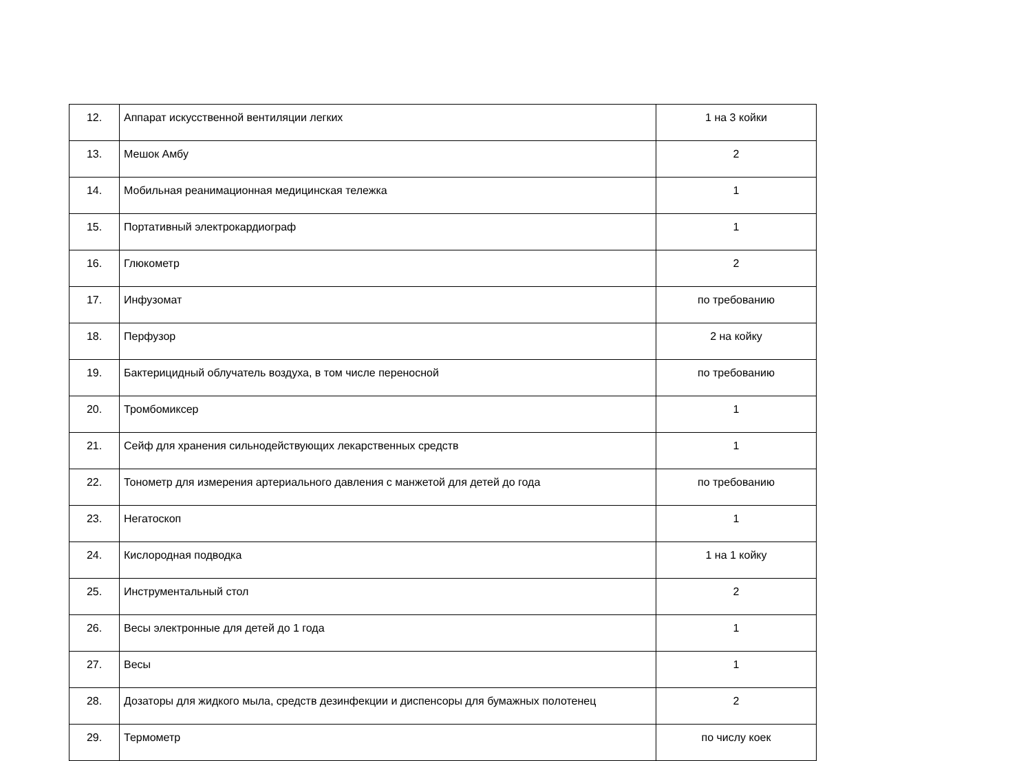| 12. | Аппарат искусственной вентиляции легких | 1 на 3 койки |
| 13. | Мешок Амбу | 2 |
| 14. | Мобильная реанимационная медицинская тележка | 1 |
| 15. | Портативный электрокардиограф | 1 |
| 16. | Глюкометр | 2 |
| 17. | Инфузомат | по требованию |
| 18. | Перфузор | 2 на койку |
| 19. | Бактерицидный облучатель воздуха, в том числе переносной | по требованию |
| 20. | Тромбомиксер | 1 |
| 21. | Сейф для хранения сильнодействующих лекарственных средств | 1 |
| 22. | Тонометр для измерения артериального давления с манжетой для детей до года | по требованию |
| 23. | Негатоскоп | 1 |
| 24. | Кислородная подводка | 1 на 1 койку |
| 25. | Инструментальный стол | 2 |
| 26. | Весы электронные для детей до 1 года | 1 |
| 27. | Весы | 1 |
| 28. | Дозаторы для жидкого мыла, средств дезинфекции и диспенсоры для бумажных полотенец | 2 |
| 29. | Термометр | по числу коек |